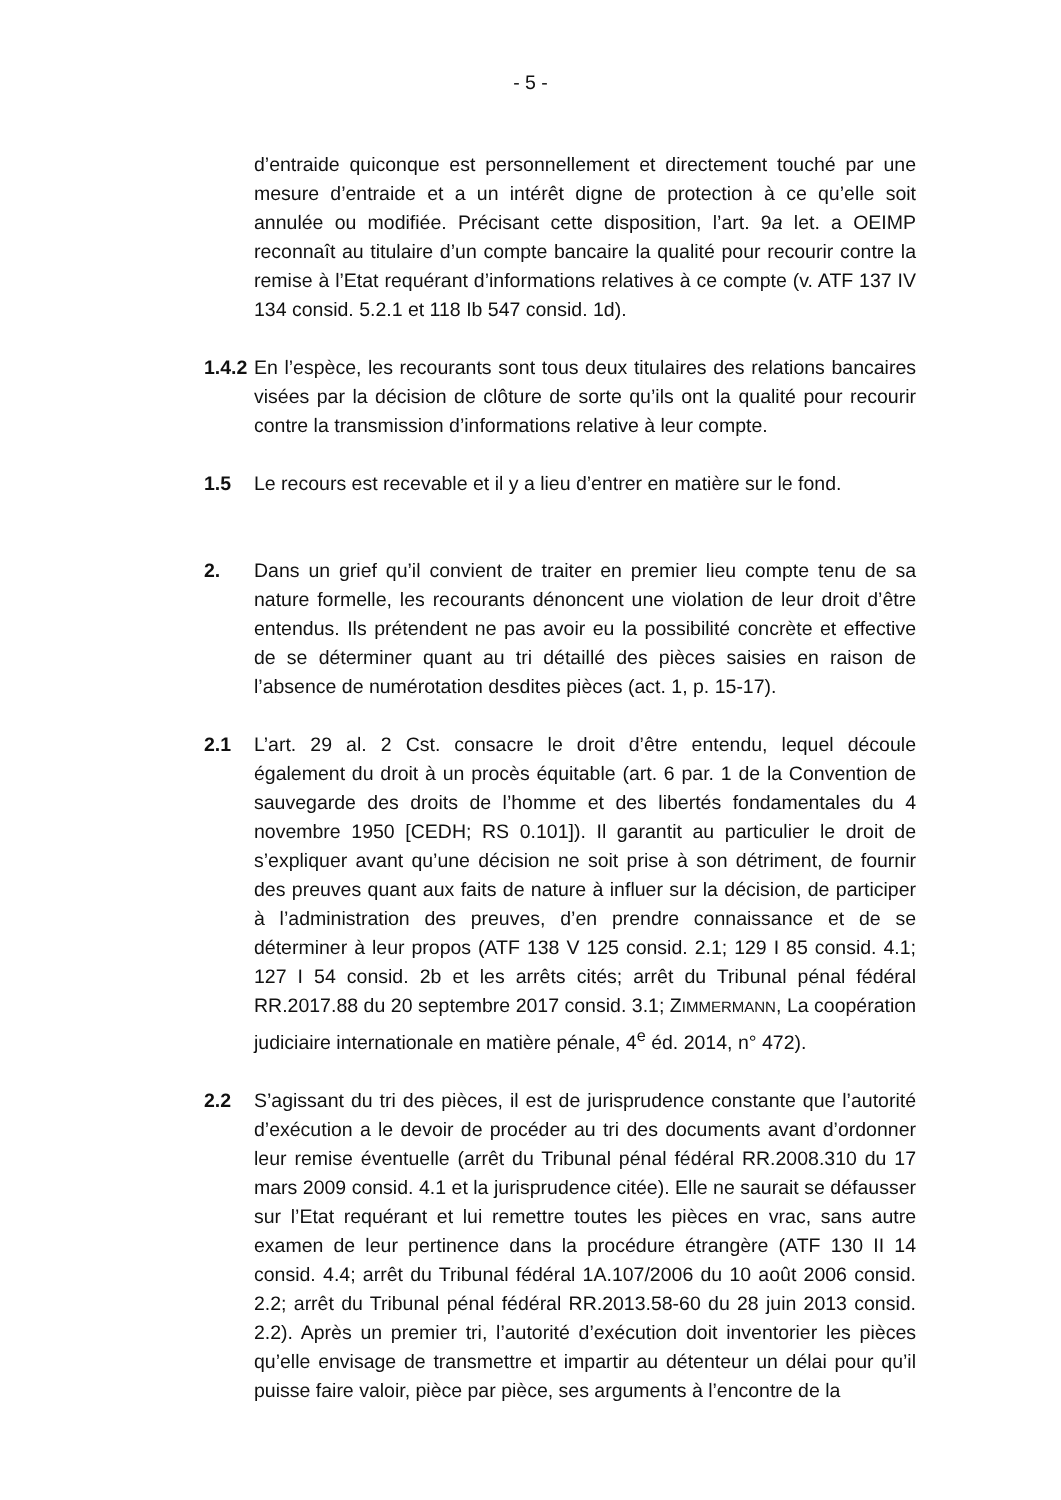- 5 -
d’entraide quiconque est personnellement et directement touché par une mesure d’entraide et a un intérêt digne de protection à ce qu’elle soit annulée ou modifiée. Précisant cette disposition, l’art. 9a let. a OEIMP reconnaît au titulaire d’un compte bancaire la qualité pour recourir contre la remise à l’Etat requérant d’informations relatives à ce compte (v. ATF 137 IV 134 consid. 5.2.1 et 118 Ib 547 consid. 1d).
1.4.2
En l’espèce, les recourants sont tous deux titulaires des relations bancaires visées par la décision de clôture de sorte qu’ils ont la qualité pour recourir contre la transmission d’informations relative à leur compte.
1.5 Le recours est recevable et il y a lieu d’entrer en matière sur le fond.
2. Dans un grief qu’il convient de traiter en premier lieu compte tenu de sa nature formelle, les recourants dénoncent une violation de leur droit d’être entendus. Ils prétendent ne pas avoir eu la possibilité concrète et effective de se déterminer quant au tri détaillé des pièces saisies en raison de l’absence de numérotation desdites pièces (act. 1, p. 15-17).
2.1 L’art. 29 al. 2 Cst. consacre le droit d’être entendu, lequel découle également du droit à un procès équitable (art. 6 par. 1 de la Convention de sauvegarde des droits de l’homme et des libertés fondamentales du 4 novembre 1950 [CEDH; RS 0.101]). Il garantit au particulier le droit de s’expliquer avant qu’une décision ne soit prise à son détriment, de fournir des preuves quant aux faits de nature à influer sur la décision, de participer à l’administration des preuves, d’en prendre connaissance et de se déterminer à leur propos (ATF 138 V 125 consid. 2.1; 129 I 85 consid. 4.1; 127 I 54 consid. 2b et les arrêts cités; arrêt du Tribunal pénal fédéral RR.2017.88 du 20 septembre 2017 consid. 3.1; ZIMMERMANN, La coopération judiciaire internationale en matière pénale, 4<sup>e</sup> éd. 2014, n° 472).
2.2 S’agissant du tri des pièces, il est de jurisprudence constante que l’autorité d’exécution a le devoir de procéder au tri des documents avant d’ordonner leur remise éventuelle (arrêt du Tribunal pénal fédéral RR.2008.310 du 17 mars 2009 consid. 4.1 et la jurisprudence citée). Elle ne saurait se défausser sur l’Etat requérant et lui remettre toutes les pièces en vrac, sans autre examen de leur pertinence dans la procédure étrangère (ATF 130 II 14 consid. 4.4; arrêt du Tribunal fédéral 1A.107/2006 du 10 août 2006 consid. 2.2; arrêt du Tribunal pénal fédéral RR.2013.58-60 du 28 juin 2013 consid. 2.2). Après un premier tri, l’autorité d’exécution doit inventorier les pièces qu’elle envisage de transmettre et impartir au détenteur un délai pour qu’il puisse faire valoir, pièce par pièce, ses arguments à l’encontre de la